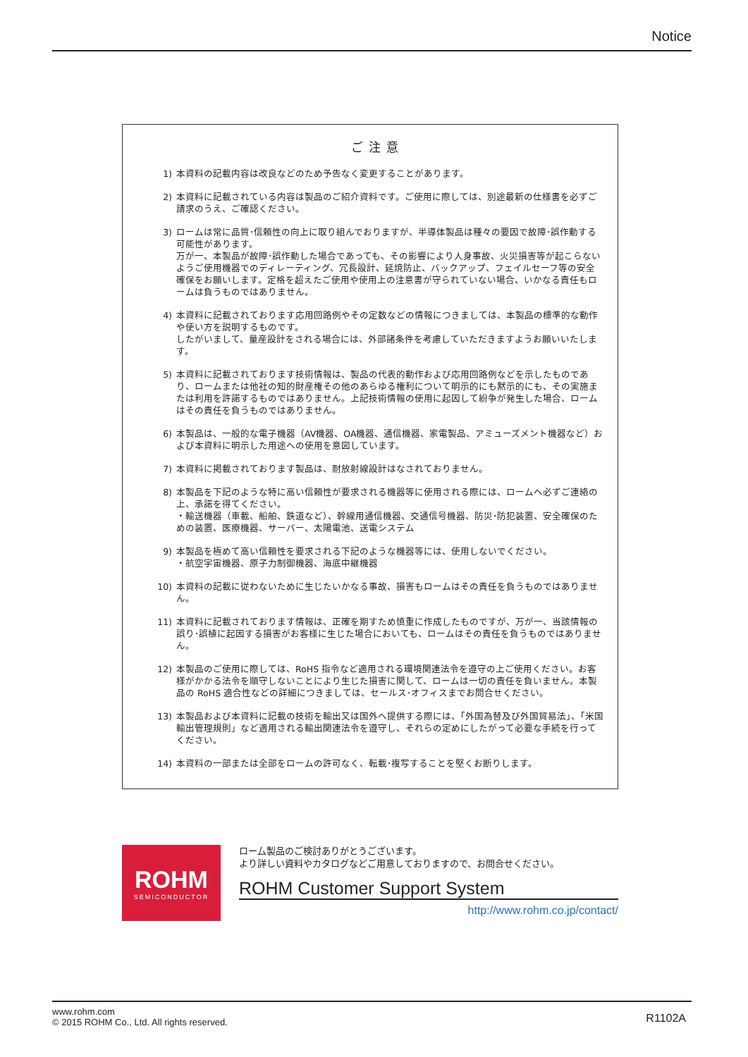Notice
ご注意
1) 本資料の記載内容は改良などのため予告なく変更することがあります。
2) 本資料に記載されている内容は製品のご紹介資料です。ご使用に際しては、別途最新の仕様書を必ずご請求のうえ、ご確認ください。
3) ロームは常に品質･信頼性の向上に取り組んでおりますが、半導体製品は種々の要因で故障･誤作動する可能性があります。
万が一、本製品が故障･誤作動した場合であっても、その影響により人身事故、火災損害等が起こらないようご使用機器でのディレーティング、冗長設計、延焼防止、バックアップ、フェイルセーフ等の安全確保をお願いします。定格を超えたご使用や使用上の注意書が守られていない場合、いかなる責任もロームは負うものではありません。
4) 本資料に記載されております応用回路例やその定数などの情報につきましては、本製品の標準的な動作や使い方を説明するものです。
したがいまして、量産設計をされる場合には、外部諸条件を考慮していただきますようお願いいたします。
5) 本資料に記載されております技術情報は、製品の代表的動作および応用回路例などを示したものであり、ロームまたは他社の知的財産権その他のあらゆる権利について明示的にも黙示的にも、その実施または利用を許諾するものではありません。上記技術情報の使用に起因して紛争が発生した場合、ロームはその責任を負うものではありません。
6) 本製品は、一般的な電子機器（AV機器、OA機器、通信機器、家電製品、アミューズメント機器など）および本資料に明示した用途への使用を意図しています。
7) 本資料に掲載されております製品は、耐放射線設計はなされておりません。
8) 本製品を下記のような特に高い信頼性が要求される機器等に使用される際には、ロームへ必ずご連絡の上、承諾を得てください。
・輸送機器（車載、船舶、鉄道など）、幹線用通信機器、交通信号機器、防災･防犯装置、安全確保のための装置、医療機器、サーバー、太陽電池、送電システム
9) 本製品を極めて高い信頼性を要求される下記のような機器等には、使用しないでください。
・航空宇宙機器、原子力制御機器、海底中継機器
10) 本資料の記載に従わないために生じたいかなる事故、損害もロームはその責任を負うものではありません。
11) 本資料に記載されております情報は、正確を期すため慎重に作成したものですが、万が一、当該情報の誤り･誤植に起因する損害がお客様に生じた場合においても、ロームはその責任を負うものではありません。
12) 本製品のご使用に際しては、RoHS 指令など適用される環境関連法令を遵守の上ご使用ください。お客様がかかる法令を順守しないことにより生じた損害に関して、ロームは一切の責任を負いません。本製品の RoHS 適合性などの詳細につきましては、セールス･オフィスまでお問合せください。
13) 本製品および本資料に記載の技術を輸出又は国外へ提供する際には、「外国為替及び外国貿易法」、「米国輸出管理規則」など適用される輸出関連法令を遵守し、それらの定めにしたがって必要な手続を行ってください。
14) 本資料の一部または全部をロームの許可なく、転載･複写することを堅くお断りします。
ROHM
SEMICONDUCTOR
ロー厶製品のご検討ありがとうございます。
より詳しい資料やカタログなどご用意しておりますので、お問合せください。
ROHM Customer Support System
http://www.rohm.co.jp/contact/
www.rohm.com
© 2015 ROHM Co., Ltd. All rights reserved.
R1102A